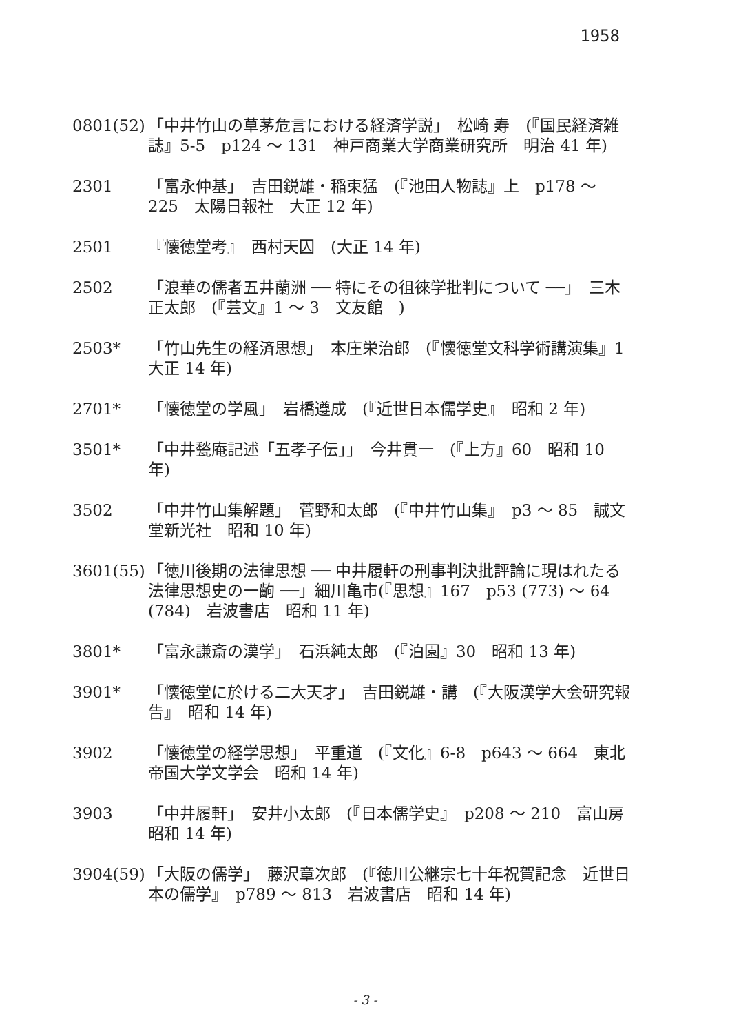1958
0801(52)
「中井竹山の草茅危言における経済学説」　松崎 寿　(『国民経済雑誌』5-5　p124 ～ 131　神戸商業大学商業研究所　明治 41 年)
2301 「富永仲基」　吉田鋭雄・稲束猛　(『池田人物誌』上　p178 ～ 225　太陽日報社　大正 12 年)
2501 『懐徳堂考』　西村天囚　(大正 14 年)
2502 「浪華の儒者五井蘭洲 ── 特にその徂徠学批判について ──」　三木正太郎　(『芸文』1 ～ 3　文友館　)
2503* 「竹山先生の経済思想」　本庄栄治郎　(『懐徳堂文科学術講演集』1　大正 14 年)
2701* 「懐徳堂の学風」　岩橋遵成　(『近世日本儒学史』　昭和 2 年)
3501* 「中井甃庵記述「五孝子伝」」　今井貫一　(『上方』60　昭和 10 年)
3502 「中井竹山集解題」　菅野和太郎　(『中井竹山集』　p3 ～ 85　誠文堂新光社　昭和 10 年)
3601(55)
「徳川後期の法律思想 ── 中井履軒の刑事判決批評論に現はれたる法律思想史の一齣 ──」細川亀市(『思想』167　p53 (773) ～ 64 (784)　岩波書店　昭和 11 年)
3801* 「富永謙斎の漢学」　石浜純太郎　(『泊園』30　昭和 13 年)
3901* 「懐徳堂に於ける二大天才」　吉田鋭雄・講　(『大阪漢学大会研究報告』　昭和 14 年)
3902 「懐徳堂の経学思想」　平重道　(『文化』6-8　p643 ～ 664　東北帝国大学文学会　昭和 14 年)
3903 「中井履軒」　安井小太郎　(『日本儒学史』　p208 ～ 210　富山房　昭和 14 年)
3904(59)
「大阪の儒学」　藤沢章次郎　(『徳川公継宗七十年祝賀記念　近世日本の儒学』　p789 ～ 813　岩波書店　昭和 14 年)
- 3 -